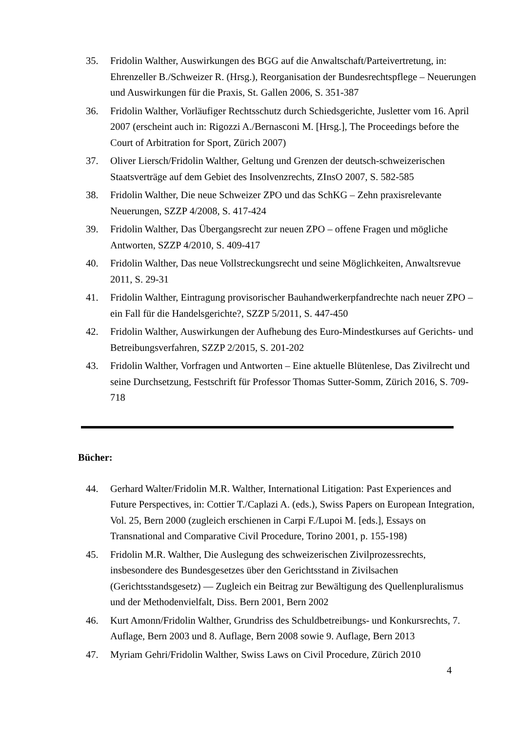35. Fridolin Walther, Auswirkungen des BGG auf die Anwaltschaft/Parteivertretung, in: Ehrenzeller B./Schweizer R. (Hrsg.), Reorganisation der Bundesrechtspflege – Neuerungen und Auswirkungen für die Praxis, St. Gallen 2006, S. 351-387
36. Fridolin Walther, Vorläufiger Rechtsschutz durch Schiedsgerichte, Jusletter vom 16. April 2007 (erscheint auch in: Rigozzi A./Bernasconi M. [Hrsg.], The Proceedings before the Court of Arbitration for Sport, Zürich 2007)
37. Oliver Liersch/Fridolin Walther, Geltung und Grenzen der deutsch-schweizerischen Staatsverträge auf dem Gebiet des Insolvenzrechts, ZInsO 2007, S. 582-585
38. Fridolin Walther, Die neue Schweizer ZPO und das SchKG – Zehn praxisrelevante Neuerungen, SZZP 4/2008, S. 417-424
39. Fridolin Walther, Das Übergangsrecht zur neuen ZPO – offene Fragen und mögliche Antworten, SZZP 4/2010, S. 409-417
40. Fridolin Walther, Das neue Vollstreckungsrecht und seine Möglichkeiten, Anwaltsrevue 2011, S. 29-31
41. Fridolin Walther, Eintragung provisorischer Bauhandwerkerpfandrechte nach neuer ZPO – ein Fall für die Handelsgerichte?, SZZP 5/2011, S. 447-450
42. Fridolin Walther, Auswirkungen der Aufhebung des Euro-Mindestkurses auf Gerichts- und Betreibungsverfahren, SZZP 2/2015, S. 201-202
43. Fridolin Walther, Vorfragen und Antworten – Eine aktuelle Blütenlese, Das Zivilrecht und seine Durchsetzung, Festschrift für Professor Thomas Sutter-Somm, Zürich 2016, S. 709-718
Bücher:
44. Gerhard Walter/Fridolin M.R. Walther, International Litigation: Past Experiences and Future Perspectives, in: Cottier T./Caplazi A. (eds.), Swiss Papers on European Integration, Vol. 25, Bern 2000 (zugleich erschienen in Carpi F./Lupoi M. [eds.], Essays on Transnational and Comparative Civil Procedure, Torino 2001, p. 155-198)
45. Fridolin M.R. Walther, Die Auslegung des schweizerischen Zivilprozessrechts, insbesondere des Bundesgesetzes über den Gerichtsstand in Zivilsachen (Gerichtsstandsgesetz) — Zugleich ein Beitrag zur Bewältigung des Quellenpluralismus und der Methodenvielfalt, Diss. Bern 2001, Bern 2002
46. Kurt Amonn/Fridolin Walther, Grundriss des Schuldbetreibungs- und Konkursrechts, 7. Auflage, Bern 2003 und 8. Auflage, Bern 2008 sowie 9. Auflage, Bern 2013
47. Myriam Gehri/Fridolin Walther, Swiss Laws on Civil Procedure, Zürich 2010
4